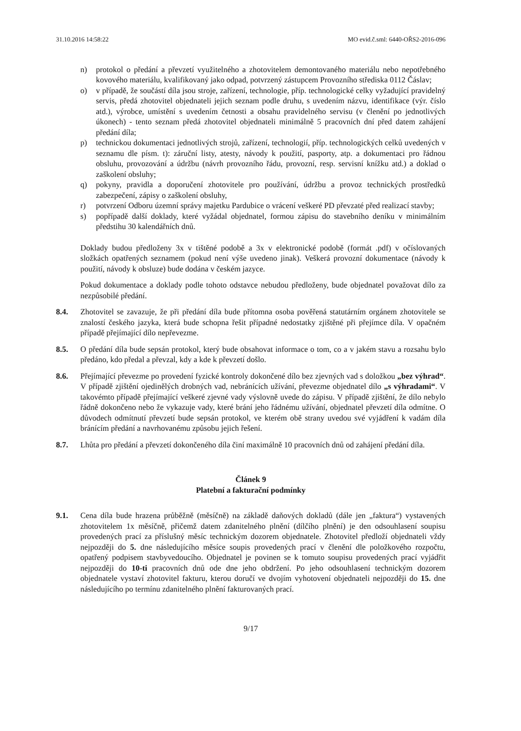31.10.2016 14:58:22 MO evid.č.sml: 6440-OŘS2-2016-096
n) protokol o předání a převzetí využitelného a zhotovitelem demontovaného materiálu nebo nepotřebného kovového materiálu, kvalifikovaný jako odpad, potvrzený zástupcem Provozního střediska 0112 Čáslav;
o) v případě, že součástí díla jsou stroje, zařízení, technologie, příp. technologické celky vyžadující pravidelný servis, předá zhotovitel objednateli jejich seznam podle druhu, s uvedením názvu, identifikace (výr. číslo atd.), výrobce, umístění s uvedením četnosti a obsahu pravidelného servisu (v členění po jednotlivých úkonech) - tento seznam předá zhotovitel objednateli minimálně 5 pracovních dní před datem zahájení předání díla;
p) technickou dokumentaci jednotlivých strojů, zařízení, technologií, příp. technologických celků uvedených v seznamu dle písm. t): záruční listy, atesty, návody k použití, pasporty, atp. a dokumentaci pro řádnou obsluhu, provozování a údržbu (návrh provozního řádu, provozní, resp. servisní knížku atd.) a doklad o zaškolení obsluhy;
q) pokyny, pravidla a doporučení zhotovitele pro používání, údržbu a provoz technických prostředků zabezpečení, zápisy o zaškolení obsluhy,
r) potvrzení Odboru územní správy majetku Pardubice o vrácení veškeré PD převzaté před realizací stavby;
s) popřípadě další doklady, které vyžádal objednatel, formou zápisu do stavebního deníku v minimálním předstihu 30 kalendářních dnů.
Doklady budou předloženy 3x v tištěné podobě a 3x v elektronické podobě (formát .pdf) v očíslovaných složkách opatřených seznamem (pokud není výše uvedeno jinak). Veškerá provozní dokumentace (návody k použití, návody k obsluze) bude dodána v českém jazyce.
Pokud dokumentace a doklady podle tohoto odstavce nebudou předloženy, bude objednatel považovat dílo za nezpůsobilé předání.
8.4. Zhotovitel se zavazuje, že při předání díla bude přítomna osoba pověřená statutárním orgánem zhotovitele se znalostí českého jazyka, která bude schopna řešit případné nedostatky zjištěné při přejímce díla. V opačném případě přejímající dílo nepřevezme.
8.5. O předání díla bude sepsán protokol, který bude obsahovat informace o tom, co a v jakém stavu a rozsahu bylo předáno, kdo předal a převzal, kdy a kde k převzetí došlo.
8.6. Přejímající převezme po provedení fyzické kontroly dokončené dílo bez zjevných vad s doložkou „bez výhrad“. V případě zjištění ojedinělých drobných vad, nebránících užívání, převezme objednatel dílo „s výhradami“. V takovémto případě přejímající veškeré zjevné vady výslovně uvede do zápisu. V případě zjištění, že dílo nebylo řádně dokončeno nebo že vykazuje vady, které brání jeho řádnému užívání, objednatel převzetí díla odmítne. O důvodech odmítnutí převzetí bude sepsán protokol, ve kterém obě strany uvedou své vyjádření k vadám díla bránícím předání a navrhovanému způsobu jejich řešení.
8.7. Lhůta pro předání a převzetí dokončeného díla činí maximálně 10 pracovních dnů od zahájení předání díla.
Článek 9
Platební a fakturační podmínky
9.1. Cena díla bude hrazena průběžně (měsíčně) na základě daňových dokladů (dále jen „faktura“) vystavených zhotovitelem 1x měsíčně, přičemž datem zdanitelného plnění (dílčího plnění) je den odsouhlasení soupisu provedených prací za příslušný měsíc technickým dozorem objednatele. Zhotovitel předloží objednateli vždy nejpozději do 5. dne následujícího měsíce soupis provedených prací v členění dle položkového rozpočtu, opatřený podpisem stavbyvedoucího. Objednatel je povinen se k tomuto soupisu provedených prací vyjádřit nejpozději do 10-ti pracovních dnů ode dne jeho obdržení. Po jeho odsouhlasení technickým dozorem objednatele vystaví zhotovitel fakturu, kterou doručí ve dvojím vyhotovení objednateli nejpozději do 15. dne následujícího po termínu zdanitelného plnění fakturovaných prací.
9/17